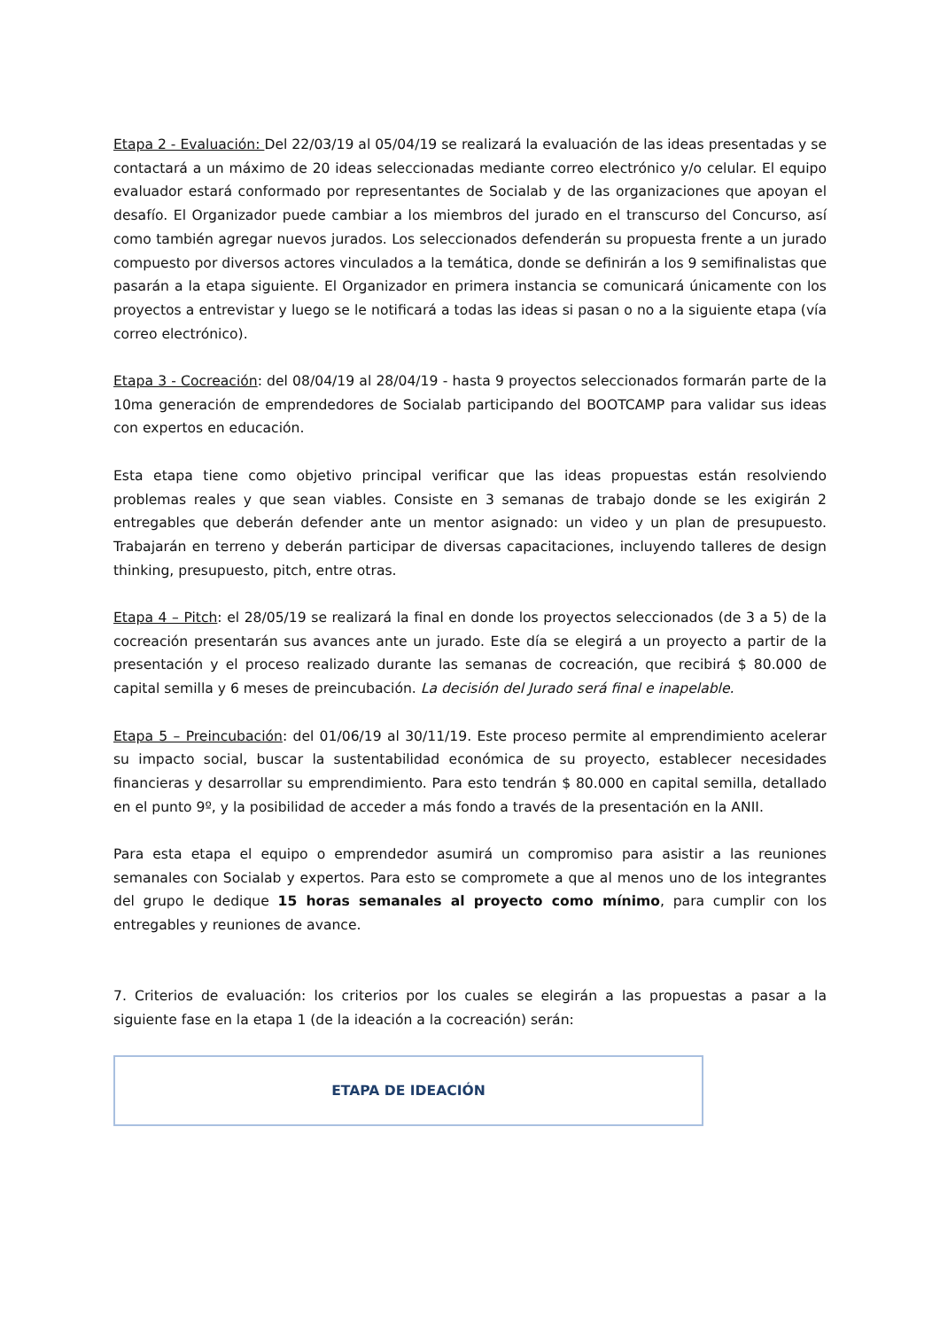Etapa 2 - Evaluación: Del 22/03/19 al 05/04/19 se realizará la evaluación de las ideas presentadas y se contactará a un máximo de 20 ideas seleccionadas mediante correo electrónico y/o celular. El equipo evaluador estará conformado por representantes de Socialab y de las organizaciones que apoyan el desafío. El Organizador puede cambiar a los miembros del jurado en el transcurso del Concurso, así como también agregar nuevos jurados. Los seleccionados defenderán su propuesta frente a un jurado compuesto por diversos actores vinculados a la temática, donde se definirán a los 9 semifinalistas que pasarán a la etapa siguiente. El Organizador en primera instancia se comunicará únicamente con los proyectos a entrevistar y luego se le notificará a todas las ideas si pasan o no a la siguiente etapa (vía correo electrónico).
Etapa 3 - Cocreación: del 08/04/19 al 28/04/19 - hasta 9 proyectos seleccionados formarán parte de la 10ma generación de emprendedores de Socialab participando del BOOTCAMP para validar sus ideas con expertos en educación.
Esta etapa tiene como objetivo principal verificar que las ideas propuestas están resolviendo problemas reales y que sean viables. Consiste en 3 semanas de trabajo donde se les exigirán 2 entregables que deberán defender ante un mentor asignado: un video y un plan de presupuesto. Trabajarán en terreno y deberán participar de diversas capacitaciones, incluyendo talleres de design thinking, presupuesto, pitch, entre otras.
Etapa 4 – Pitch: el 28/05/19 se realizará la final en donde los proyectos seleccionados (de 3 a 5) de la cocreación presentarán sus avances ante un jurado. Este día se elegirá a un proyecto a partir de la presentación y el proceso realizado durante las semanas de cocreación, que recibirá $ 80.000 de capital semilla y 6 meses de preincubación. La decisión del Jurado será final e inapelable.
Etapa 5 – Preincubación: del 01/06/19 al 30/11/19. Este proceso permite al emprendimiento acelerar su impacto social, buscar la sustentabilidad económica de su proyecto, establecer necesidades financieras y desarrollar su emprendimiento. Para esto tendrán $ 80.000 en capital semilla, detallado en el punto 9º, y la posibilidad de acceder a más fondo a través de la presentación en la ANII.
Para esta etapa el equipo o emprendedor asumirá un compromiso para asistir a las reuniones semanales con Socialab y expertos. Para esto se compromete a que al menos uno de los integrantes del grupo le dedique 15 horas semanales al proyecto como mínimo, para cumplir con los entregables y reuniones de avance.
7. Criterios de evaluación: los criterios por los cuales se elegirán a las propuestas a pasar a la siguiente fase en la etapa 1 (de la ideación a la cocreación) serán:
| ETAPA DE IDEACIÓN |